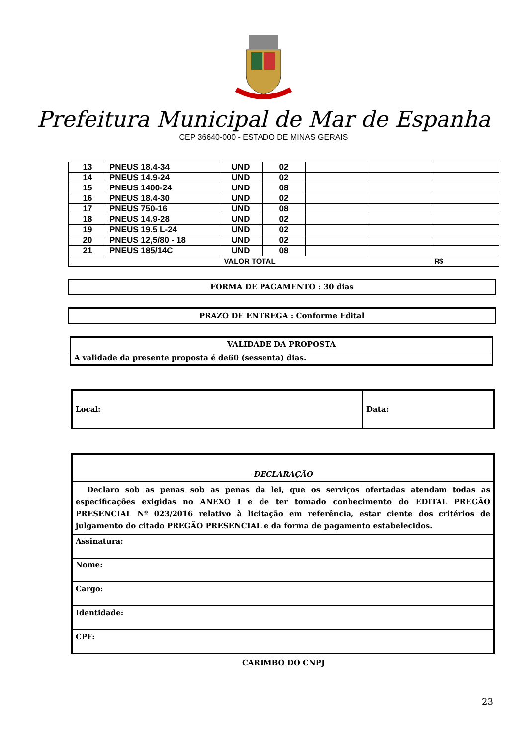Prefeitura Municipal de Mar de Espanha
CEP 36640-000 - ESTADO DE MINAS GERAIS
| 13 | PNEUS 18.4-34 | UND | 02 | | | |
| 14 | PNEUS 14.9-24 | UND | 02 | | | |
| 15 | PNEUS 1400-24 | UND | 08 | | | |
| 16 | PNEUS 18.4-30 | UND | 02 | | | |
| 17 | PNEUS 750-16 | UND | 08 | | | |
| 18 | PNEUS 14.9-28 | UND | 02 | | | |
| 19 | PNEUS 19.5 L-24 | UND | 02 | | | |
| 20 | PNEUS 12,5/80 - 18 | UND | 02 | | | |
| 21 | PNEUS 185/14C | UND | 08 | | | |
| VALOR TOTAL | | | | | | R$ |
FORMA DE PAGAMENTO : 30 dias
PRAZO DE ENTREGA : Conforme Edital
| VALIDADE DA PROPOSTA |
| A validade da presente proposta é de60 (sessenta) dias. |
| Local: | Data: |
| DECLARAÇÃO |
| Declaro sob as penas sob as penas da lei, que os serviços ofertadas atendam todas as especificações exigidas no ANEXO I e de ter tomado conhecimento do EDITAL PREGÃO PRESENCIAL Nº 023/2016 relativo à licitação em referência, estar ciente dos critérios de julgamento do citado PREGÃO PRESENCIAL e da forma de pagamento estabelecidos. |
| Assinatura: |
| Nome: |
| Cargo: |
| Identidade: |
| CPF: |
CARIMBO DO CNPJ
23